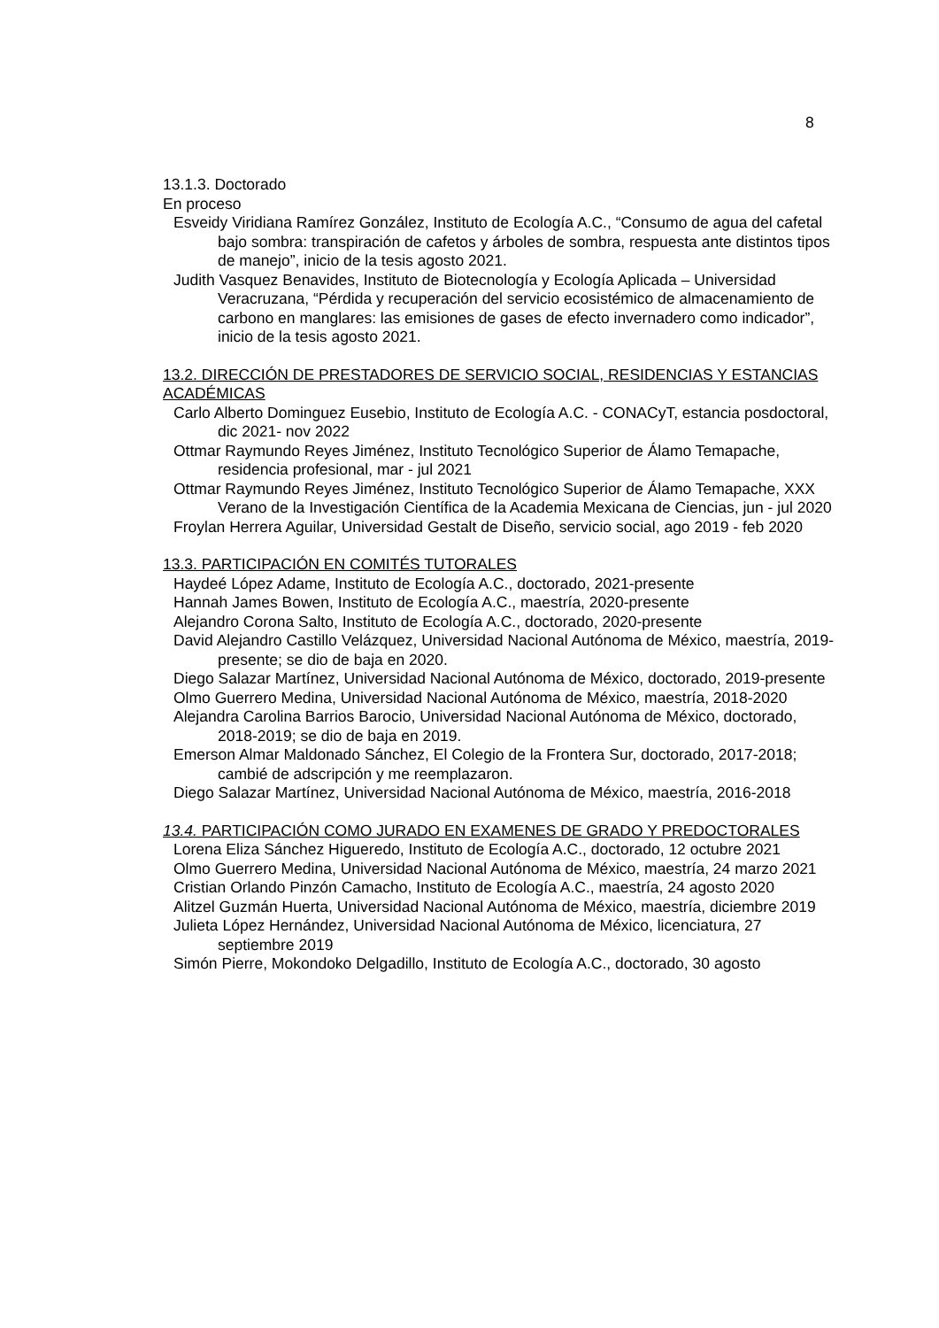8
13.1.3. Doctorado
En proceso
Esveidy Viridiana Ramírez González, Instituto de Ecología A.C., “Consumo de agua del cafetal bajo sombra: transpiración de cafetos y árboles de sombra, respuesta ante distintos tipos de manejo”, inicio de la tesis agosto 2021.
Judith Vasquez Benavides, Instituto de Biotecnología y Ecología Aplicada – Universidad Veracruzana, “Pérdida y recuperación del servicio ecosistémico de almacenamiento de carbono en manglares: las emisiones de gases de efecto invernadero como indicador”, inicio de la tesis agosto 2021.
13.2. DIRECCIÓN DE PRESTADORES DE SERVICIO SOCIAL, RESIDENCIAS Y ESTANCIAS ACADÉMICAS
Carlo Alberto Dominguez Eusebio, Instituto de Ecología A.C. - CONACyT, estancia posdoctoral, dic 2021- nov 2022
Ottmar Raymundo Reyes Jiménez, Instituto Tecnológico Superior de Álamo Temapache, residencia profesional, mar - jul 2021
Ottmar Raymundo Reyes Jiménez, Instituto Tecnológico Superior de Álamo Temapache, XXX Verano de la Investigación Científica de la Academia Mexicana de Ciencias, jun - jul 2020
Froylan Herrera Aguilar, Universidad Gestalt de Diseño, servicio social, ago 2019 - feb 2020
13.3. PARTICIPACIÓN EN COMITÉS TUTORALES
Haydeé López Adame, Instituto de Ecología A.C., doctorado, 2021-presente
Hannah James Bowen, Instituto de Ecología A.C., maestría, 2020-presente
Alejandro Corona Salto, Instituto de Ecología A.C., doctorado, 2020-presente
David Alejandro Castillo Velázquez, Universidad Nacional Autónoma de México, maestría, 2019-presente; se dio de baja en 2020.
Diego Salazar Martínez, Universidad Nacional Autónoma de México, doctorado, 2019-presente
Olmo Guerrero Medina, Universidad Nacional Autónoma de México, maestría, 2018-2020
Alejandra Carolina Barrios Barocio, Universidad Nacional Autónoma de México, doctorado, 2018-2019; se dio de baja en 2019.
Emerson Almar Maldonado Sánchez, El Colegio de la Frontera Sur, doctorado, 2017-2018; cambié de adscripción y me reemplazaron.
Diego Salazar Martínez, Universidad Nacional Autónoma de México, maestría, 2016-2018
13.4. PARTICIPACIÓN COMO JURADO EN EXAMENES DE GRADO Y PREDOCTORALES
Lorena Eliza Sánchez Higueredo, Instituto de Ecología A.C., doctorado, 12 octubre 2021
Olmo Guerrero Medina, Universidad Nacional Autónoma de México, maestría, 24 marzo 2021
Cristian Orlando Pinzón Camacho, Instituto de Ecología A.C., maestría, 24 agosto 2020
Alitzel Guzmán Huerta, Universidad Nacional Autónoma de México, maestría, diciembre 2019
Julieta López Hernández, Universidad Nacional Autónoma de México, licenciatura, 27 septiembre 2019
Simón Pierre, Mokondoko Delgadillo, Instituto de Ecología A.C., doctorado, 30 agosto